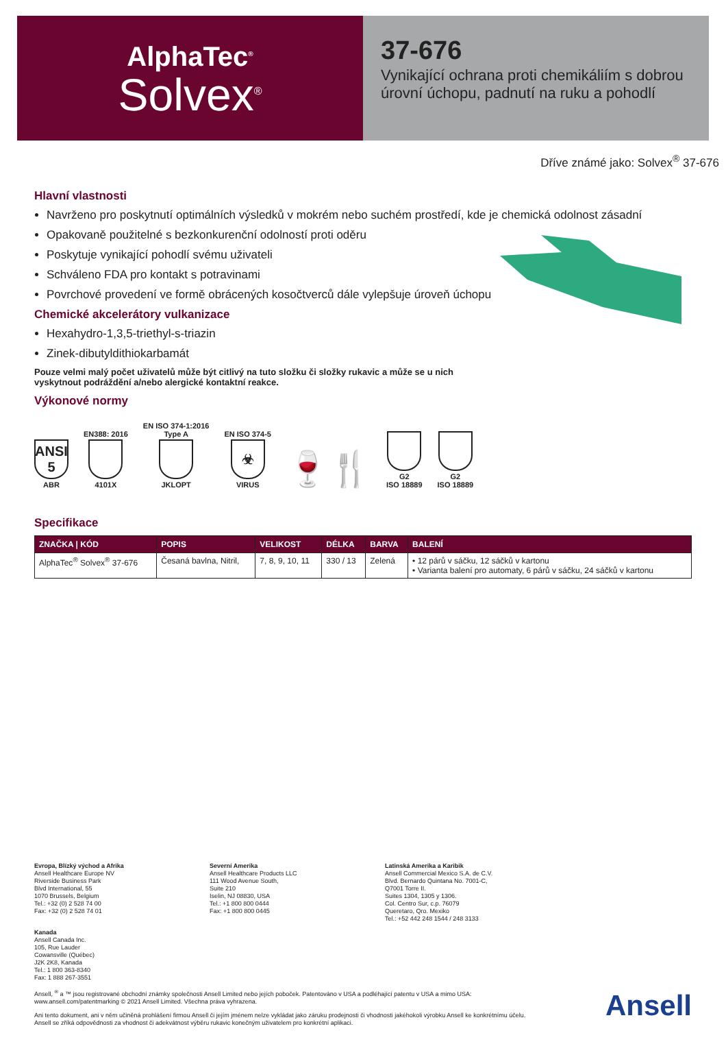AlphaTec<sup>®</sup>
Solvex<sup>®</sup>
37-676
Vynikající ochrana proti chemikáliím s dobrou úrovní úchopu, padnutí na ruku a pohodlí
Dříve známé jako: Solvex<sup>®</sup> 37-676
Hlavní vlastnosti
Navrženo pro poskytnutí optimálních výsledků v mokrém nebo suchém prostředí, kde je chemická odolnost zásadní
Opakovaně použitelné s bezkonkurenční odolností proti oděru
Poskytuje vynikající pohodlí svému uživateli
Schváleno FDA pro kontakt s potravinami
Povrchové provedení ve formě obrácených kosočtverců dále vylepšuje úroveň úchopu
Chemické akcelerátory vulkanizace
Hexahydro-1,3,5-triethyl-s-triazin
Zinek-dibutyldithiokarbamát
Pouze velmi malý počet uživatelů může být citlivý na tuto složku či složky rukavic a může se u nich vyskytnout podráždění a/nebo alergické kontaktní reakce.
Výkonové normy
ANSI 5
ABR
EN388: 2016
4101X
EN ISO 374-1:2016
Type A
JKLOPT
EN ISO 374-5
☣
VIRUS
🍷🍴
G2
ISO 18889
G2
ISO 18889
Specifikace
| ZNAČKA / KÓD | POPIS | VELIKOST | DÉLKA | BARVA | BALENÍ |
| --- | --- | --- | --- | --- | --- |
| AlphaTec<sup>®</sup> Solvex<sup>®</sup> 37-676 | Česaná bavlna, Nitril, | 7, 8, 9, 10, 11 | 330 / 13 | Zelená | • 12 párů v sáčku, 12 sáčků v kartonu • Varianta balení pro automaty, 6 párů v sáčku, 24 sáčků v kartonu |
Evropa, Blízký východ a Afrika
Ansell Healthcare Europe NV
Riverside Business Park
Blvd International, 55
1070 Brussels, Belgium
Tel.: +32 (0) 2 528 74 00
Fax: +32 (0) 2 528 74 01
Severní Amerika
Ansell Healthcare Products LLC
111 Wood Avenue South,
Suite 210
Iselin, NJ 08830, USA
Tel.: +1 800 800 0444
Fax: +1 800 800 0445
Latinská Amerika a Karibik
Ansell Commercial Mexico S.A. de C.V.
Blvd. Bernardo Quintana No. 7001-C,
Q7001 Torre II.
Suites 1304, 1305 y 1306.
Col. Centro Sur, c.p. 76079
Queretaro, Qro. Mexiko
Tel.: +52 442 248 1544 / 248 3133
Kanada
Ansell Canada Inc.
105, Rue Lauder
Cowansville (Québec)
J2K 2K8, Kanada
Tel.: 1 800 363-8340
Fax: 1 888 267-3551
Ansell, <sup>®</sup> a ™ jsou registrované obchodní známky společnosti Ansell Limited nebo jejích poboček. Patentováno v USA a podléhající patentu v USA a mimo USA: www.ansell.com/patentmarking © 2021 Ansell Limited. Všechna práva vyhrazena.
Ani tento dokument, ani v něm učiněná prohlášení firmou Ansell či jejím jménem nelze vykládat jako záruku prodejnosti či vhodnosti jakéhokoli výrobku Ansell ke konkrétnímu účelu. Ansell se zříká odpovědnosti za vhodnost či adekvátnost výběru rukavic konečným uživatelem pro konkrétní aplikaci.
Ansell